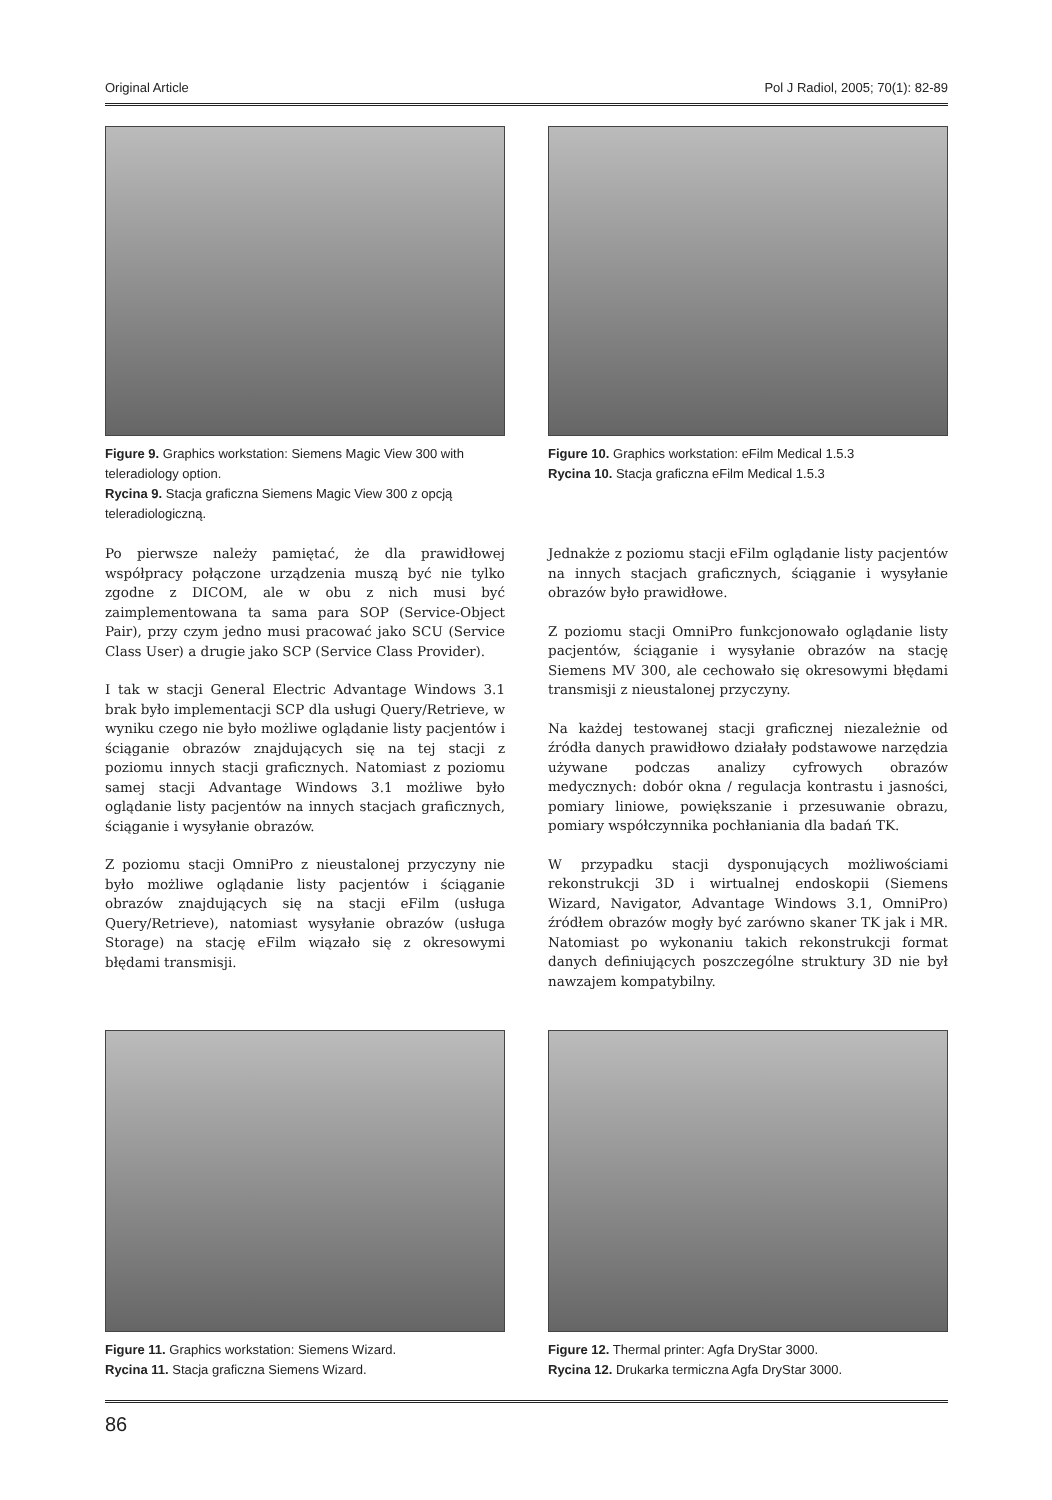Original Article Pol J Radiol, 2005; 70(1): 82-89
Figure 9. Graphics workstation: Siemens Magic View 300 with teleradiology option.
Rycina 9. Stacja graficzna Siemens Magic View 300 z opcją teleradiologiczną.
Figure 10. Graphics workstation: eFilm Medical 1.5.3
Rycina 10. Stacja graficzna eFilm Medical 1.5.3
Po pierwsze należy pamiętać, że dla prawidłowej współpracy połączone urządzenia muszą być nie tylko zgodne z DICOM, ale w obu z nich musi być zaimplementowana ta sama para SOP (Service-Object Pair), przy czym jedno musi pracować jako SCU (Service Class User) a drugie jako SCP (Service Class Provider).
I tak w stacji General Electric Advantage Windows 3.1 brak było implementacji SCP dla usługi Query/Retrieve, w wyniku czego nie było możliwe oglądanie listy pacjentów i ściąganie obrazów znajdujących się na tej stacji z poziomu innych stacji graficznych. Natomiast z poziomu samej stacji Advantage Windows 3.1 możliwe było oglądanie listy pacjentów na innych stacjach graficznych, ściąganie i wysyłanie obrazów.
Z poziomu stacji OmniPro z nieustalonej przyczyny nie było możliwe oglądanie listy pacjentów i ściąganie obrazów znajdujących się na stacji eFilm (usługa Query/Retrieve), natomiast wysyłanie obrazów (usługa Storage) na stację eFilm wiązało się z okresowymi błędami transmisji.
Jednakże z poziomu stacji eFilm oglądanie listy pacjentów na innych stacjach graficznych, ściąganie i wysyłanie obrazów było prawidłowe.
Z poziomu stacji OmniPro funkcjonowało oglądanie listy pacjentów, ściąganie i wysyłanie obrazów na stację Siemens MV 300, ale cechowało się okresowymi błędami transmisji z nieustalonej przyczyny.
Na każdej testowanej stacji graficznej niezależnie od źródła danych prawidłowo działały podstawowe narzędzia używane podczas analizy cyfrowych obrazów medycznych: dobór okna / regulacja kontrastu i jasności, pomiary liniowe, powiększanie i przesuwanie obrazu, pomiary współczynnika pochłaniania dla badań TK.
W przypadku stacji dysponujących możliwościami rekonstrukcji 3D i wirtualnej endoskopii (Siemens Wizard, Navigator, Advantage Windows 3.1, OmniPro) źródłem obrazów mogły być zarówno skaner TK jak i MR. Natomiast po wykonaniu takich rekonstrukcji format danych definiujących poszczególne struktury 3D nie był nawzajem kompatybilny.
Figure 11. Graphics workstation: Siemens Wizard.
Rycina 11. Stacja graficzna Siemens Wizard.
Figure 12. Thermal printer: Agfa DryStar 3000.
Rycina 12. Drukarka termiczna Agfa DryStar 3000.
86